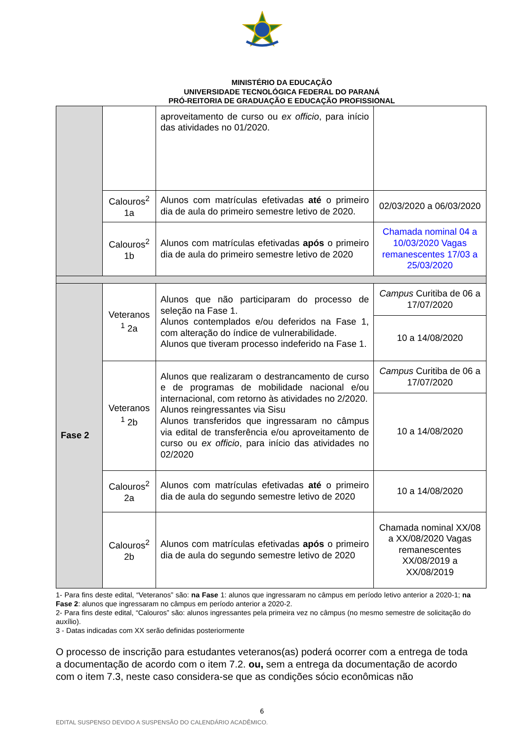MINISTÉRIO DA EDUCAÇÃO
UNIVERSIDADE TECNOLÓGICA FEDERAL DO PARANÁ
PRÓ-REITORIA DE GRADUAÇÃO E EDUCAÇÃO PROFISSIONAL
| | | aproveitamento de curso ou ex officio , para início das atividades no 01/2020. | |
| | Calouros<sup>2</sup> 1a | Alunos com matrículas efetivadas até o primeiro dia de aula do primeiro semestre letivo de 2020. | 02/03/2020 a 06/03/2020 |
| | Calouros<sup>2</sup> 1b | Alunos com matrículas efetivadas após o primeiro dia de aula do primeiro semestre letivo de 2020 | Chamada nominal 04 a 10/03/2020 Vagas remanescentes 17/03 a 25/03/2020 |
| Fase 2 | Veteranos <sup>1</sup> 2a | Alunos que não participaram do processo de seleção na Fase 1. Alunos contemplados e/ou deferidos na Fase 1, com alteração do índice de vulnerabilidade. Alunos que tiveram processo indeferido na Fase 1. | Campus Curitiba de 06 a 17/07/2020 |
| | | | 10 a 14/08/2020 |
| | Veteranos <sup>1</sup> 2b | Alunos que realizaram o destrancamento de curso e de programas de mobilidade nacional e/ou internacional, com retorno às atividades no 2/2020. Alunos reingressantes via Sisu Alunos transferidos que ingressaram no câmpus via edital de transferência e/ou aproveitamento de curso ou ex officio , para início das atividades no 02/2020 | Campus Curitiba de 06 a 17/07/2020 |
| | | | 10 a 14/08/2020 |
| | Calouros<sup>2</sup> 2a | Alunos com matrículas efetivadas até o primeiro dia de aula do segundo semestre letivo de 2020 | 10 a 14/08/2020 |
| | Calouros<sup>2</sup> 2b | Alunos com matrículas efetivadas após o primeiro dia de aula do segundo semestre letivo de 2020 | Chamada nominal XX/08 a XX/08/2020 Vagas remanescentes XX/08/2019 a XX/08/2019 |
1- Para fins deste edital, “Veteranos” são: na Fase 1: alunos que ingressaram no câmpus em período letivo anterior a 2020-1; na Fase 2: alunos que ingressaram no câmpus em período anterior a 2020-2.
2- Para fins deste edital, “Calouros” são: alunos ingressantes pela primeira vez no câmpus (no mesmo semestre de solicitação do auxílio).
3 - Datas indicadas com XX serão definidas posteriormente
O processo de inscrição para estudantes veteranos(as) poderá ocorrer com a entrega de toda a documentação de acordo com o item 7.2. ou, sem a entrega da documentação de acordo com o item 7.3, neste caso considera-se que as condições sócio econômicas não
6
EDITAL SUSPENSO DEVIDO A SUSPENSÃO DO CALENDÁRIO ACADÊMICO.